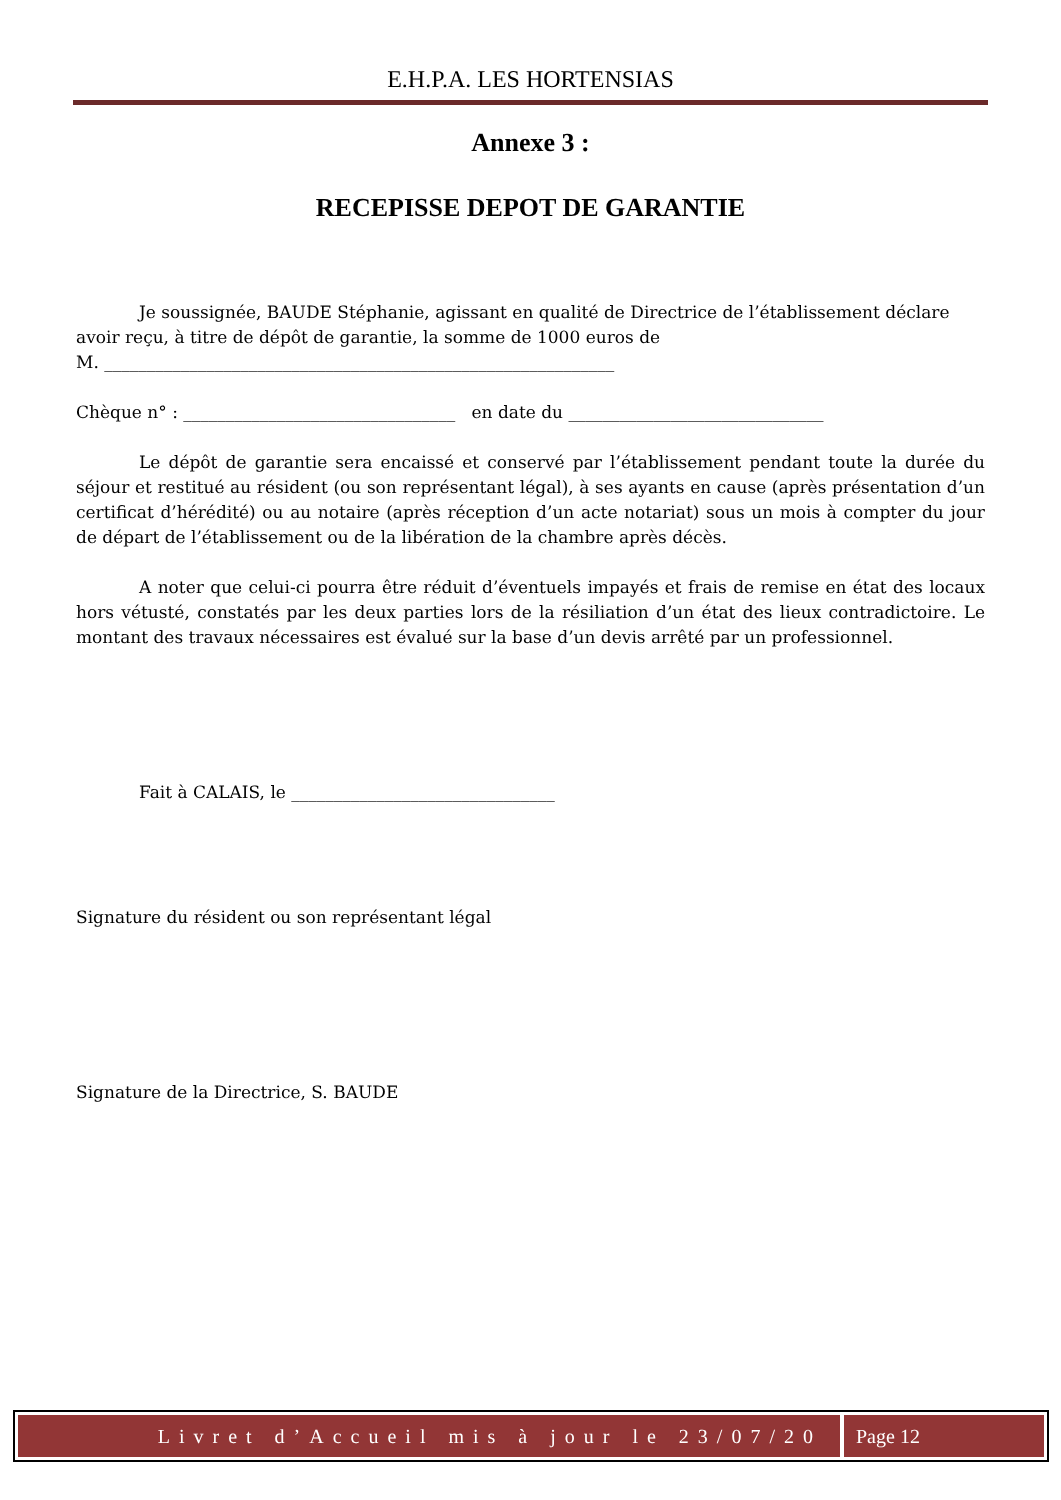E.H.P.A. LES HORTENSIAS
Annexe 3 :
RECEPISSE DEPOT DE GARANTIE
Je soussignée, BAUDE Stéphanie, agissant en qualité de Directrice de l’établissement déclare avoir reçu, à titre de dépôt de garantie, la somme de 1000 euros de
M. ____________________________________________________________
Chèque n° : ________________________________ en date du ______________________________
Le dépôt de garantie sera encaissé et conservé par l’établissement pendant toute la durée du séjour et restitué au résident (ou son représentant légal), à ses ayants en cause (après présentation d’un certificat d’hérédité) ou au notaire (après réception d’un acte notariat) sous un mois à compter du jour de départ de l’établissement ou de la libération de la chambre après décès.
A noter que celui-ci pourra être réduit d’éventuels impayés et frais de remise en état des locaux hors vétusté, constatés par les deux parties lors de la résiliation d’un état des lieux contradictoire. Le montant des travaux nécessaires est évalué sur la base d’un devis arrêté par un professionnel.
Fait à CALAIS, le _______________________________
Signature du résident ou son représentant légal
Signature de la Directrice, S. BAUDE
Livret d’Accueil mis à jour le 23/07/20
Page 12